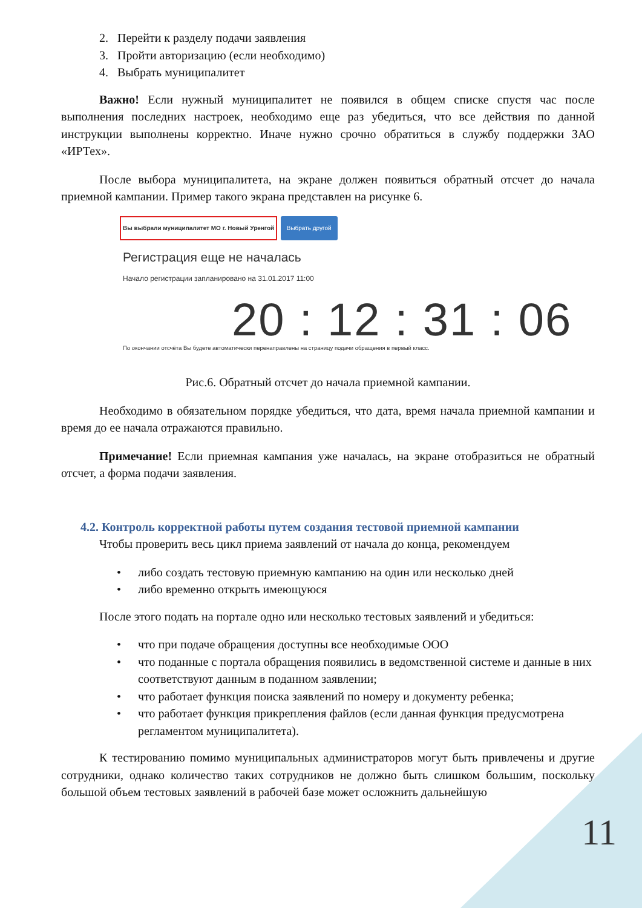2. Перейти к разделу подачи заявления
3. Пройти авторизацию (если необходимо)
4. Выбрать муниципалитет
Важно! Если нужный муниципалитет не появился в общем списке спустя час после выполнения последних настроек, необходимо еще раз убедиться, что все действия по данной инструкции выполнены корректно. Иначе нужно срочно обратиться в службу поддержки ЗАО «ИРТех».
После выбора муниципалитета, на экране должен появиться обратный отсчет до начала приемной кампании. Пример такого экрана представлен на рисунке 6.
Вы выбрали муниципалитет МО г. Новый Уренгой Выбрать другой
Регистрация еще не началась
Начало регистрации запланировано на 31.01.2017 11:00
20 : 12 : 31 : 06
По окончании отсчёта Вы будете автоматически перенаправлены на страницу подачи обращения в первый класс.
Рис.6. Обратный отсчет до начала приемной кампании.
Необходимо в обязательном порядке убедиться, что дата, время начала приемной кампании и время до ее начала отражаются правильно.
Примечание! Если приемная кампания уже началась, на экране отобразиться не обратный отсчет, а форма подачи заявления.
4.2. Контроль корректной работы путем создания тестовой приемной кампании
Чтобы проверить весь цикл приема заявлений от начала до конца, рекомендуем
• либо создать тестовую приемную кампанию на один или несколько дней
• либо временно открыть имеющуюся
После этого подать на портале одно или несколько тестовых заявлений и убедиться:
• что при подаче обращения доступны все необходимые ООО
• что поданные с портала обращения появились в ведомственной системе и данные в них соответствуют данным в поданном заявлении;
• что работает функция поиска заявлений по номеру и документу ребенка;
• что работает функция прикрепления файлов (если данная функция предусмотрена регламентом муниципалитета).
К тестированию помимо муниципальных администраторов могут быть привлечены и другие сотрудники, однако количество таких сотрудников не должно быть слишком большим, поскольку большой объем тестовых заявлений в рабочей базе может осложнить дальнейшую
11